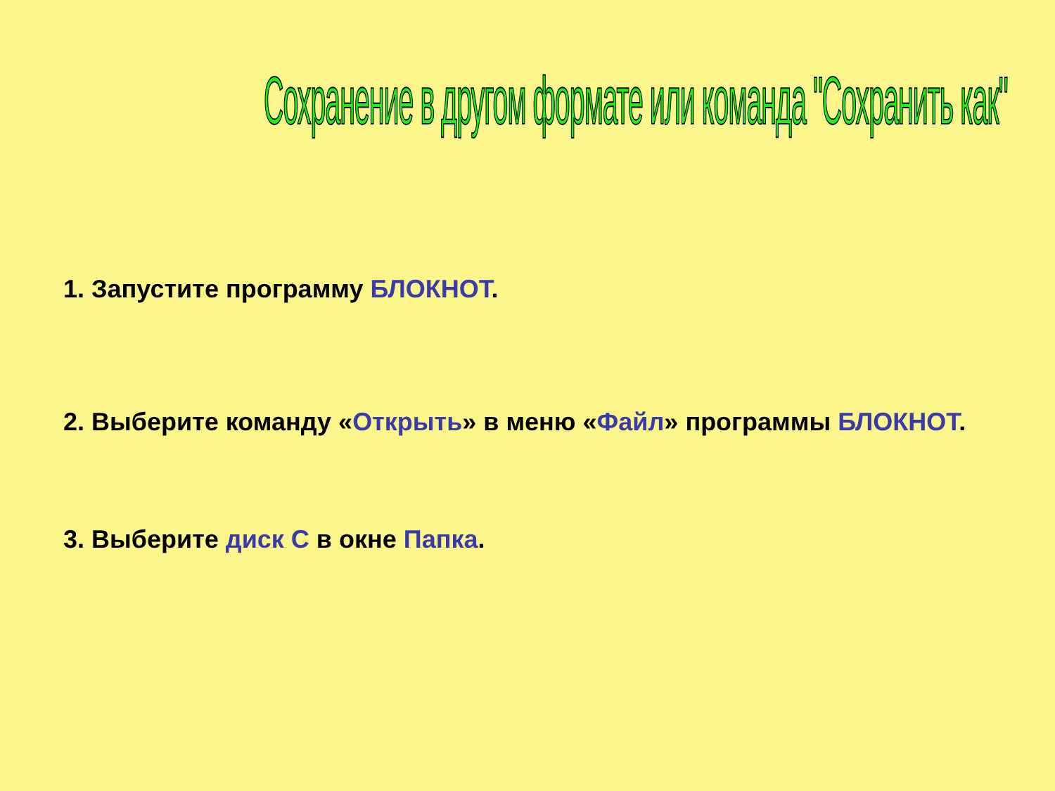Сохранение в другом формате или команда "Сохранить как"
1. Запустите программу БЛОКНОТ.
2. Выберите команду «Открыть» в меню «Файл» программы БЛОКНОТ.
3. Выберите диск С в окне Папка.